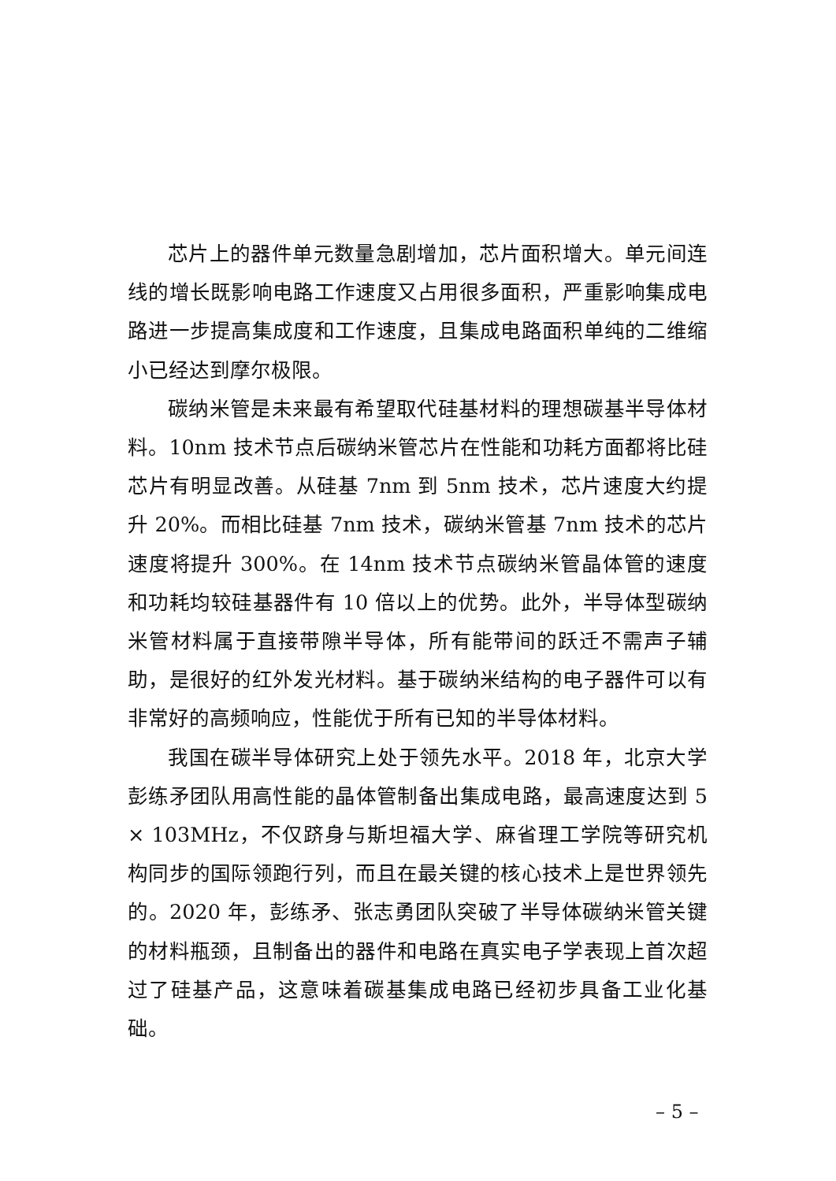芯片上的器件单元数量急剧增加，芯片面积增大。单元间连线的增长既影响电路工作速度又占用很多面积，严重影响集成电路进一步提高集成度和工作速度，且集成电路面积单纯的二维缩小已经达到摩尔极限。
碳纳米管是未来最有希望取代硅基材料的理想碳基半导体材料。10nm 技术节点后碳纳米管芯片在性能和功耗方面都将比硅芯片有明显改善。从硅基 7nm 到 5nm 技术，芯片速度大约提升 20%。而相比硅基 7nm 技术，碳纳米管基 7nm 技术的芯片速度将提升 300%。在 14nm 技术节点碳纳米管晶体管的速度和功耗均较硅基器件有 10 倍以上的优势。此外，半导体型碳纳米管材料属于直接带隙半导体，所有能带间的跃迁不需声子辅助，是很好的红外发光材料。基于碳纳米结构的电子器件可以有非常好的高频响应，性能优于所有已知的半导体材料。
我国在碳半导体研究上处于领先水平。2018 年，北京大学彭练矛团队用高性能的晶体管制备出集成电路，最高速度达到 5 × 103MHz，不仅跻身与斯坦福大学、麻省理工学院等研究机构同步的国际领跑行列，而且在最关键的核心技术上是世界领先的。2020 年，彭练矛、张志勇团队突破了半导体碳纳米管关键的材料瓶颈，且制备出的器件和电路在真实电子学表现上首次超过了硅基产品，这意味着碳基集成电路已经初步具备工业化基础。
– 5 –